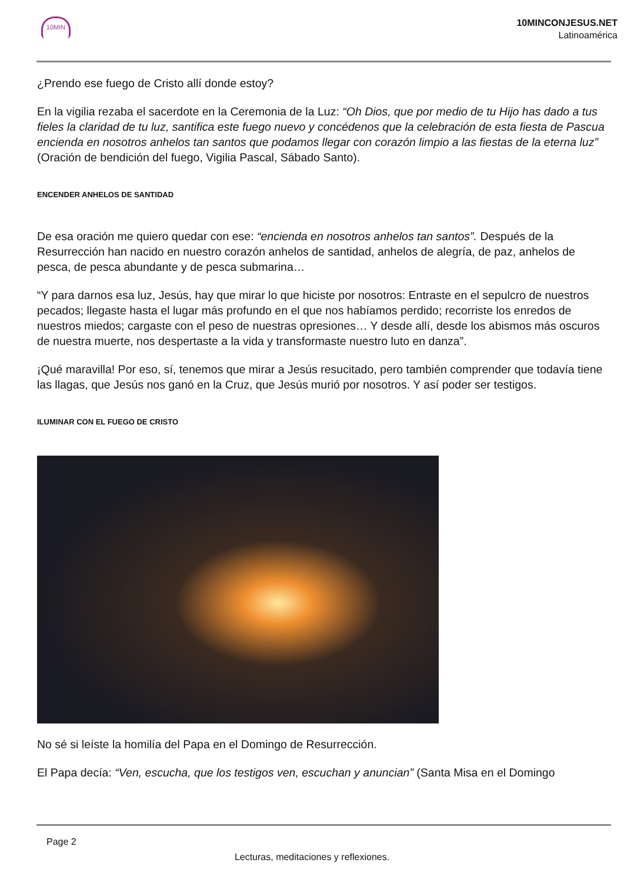10MIN
10MINCONJESUS.NET
Latinoamérica
¿Prendo ese fuego de Cristo allí donde estoy?
En la vigilia rezaba el sacerdote en la Ceremonia de la Luz: “Oh Dios, que por medio de tu Hijo has dado a tus fieles la claridad de tu luz, santifica este fuego nuevo y concédenos que la celebración de esta fiesta de Pascua encienda en nosotros anhelos tan santos que podamos llegar con corazón limpio a las fiestas de la eterna luz” (Oración de bendición del fuego, Vigilia Pascal, Sábado Santo).
ENCENDER ANHELOS DE SANTIDAD
De esa oración me quiero quedar con ese: “encienda en nosotros anhelos tan santos”. Después de la Resurrección han nacido en nuestro corazón anhelos de santidad, anhelos de alegría, de paz, anhelos de pesca, de pesca abundante y de pesca submarina…
“Y para darnos esa luz, Jesús, hay que mirar lo que hiciste por nosotros: Entraste en el sepulcro de nuestros pecados; llegaste hasta el lugar más profundo en el que nos habíamos perdido; recorriste los enredos de nuestros miedos; cargaste con el peso de nuestras opresiones… Y desde allí, desde los abismos más oscuros de nuestra muerte, nos despertaste a la vida y transformaste nuestro luto en danza”.
¡Qué maravilla! Por eso, sí, tenemos que mirar a Jesús resucitado, pero también comprender que todavía tiene las llagas, que Jesús nos ganó en la Cruz, que Jesús murió por nosotros. Y así poder ser testigos.
ILUMINAR CON EL FUEGO DE CRISTO
No sé si leíste la homilía del Papa en el Domingo de Resurrección.
El Papa decía: “Ven, escucha, que los testigos ven, escuchan y anuncian” (Santa Misa en el Domingo
Page 2
Lecturas, meditaciones y reflexiones.